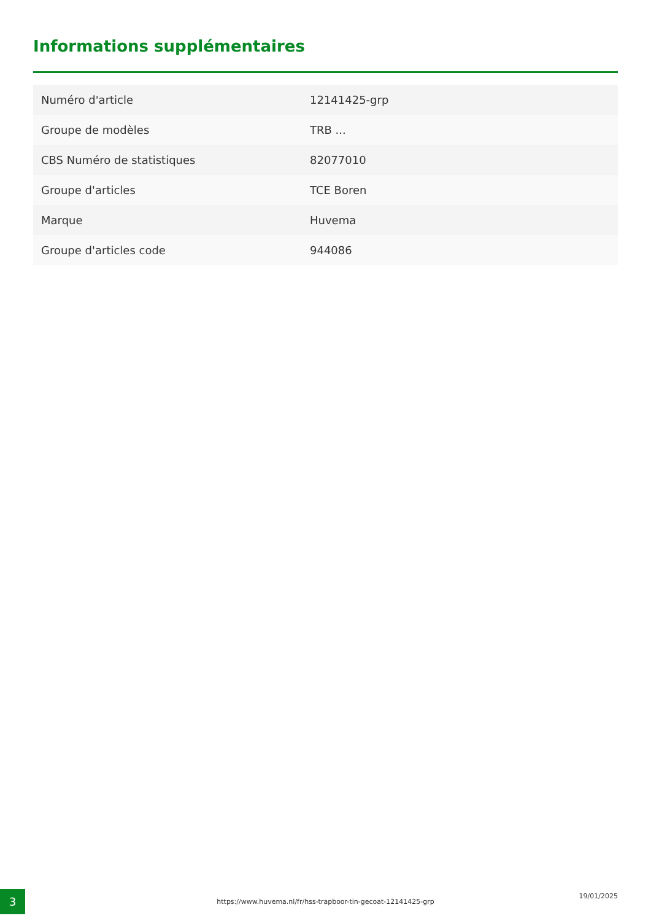Informations supplémentaires
| Numéro d'article | 12141425-grp |
| Groupe de modèles | TRB ... |
| CBS Numéro de statistiques | 82077010 |
| Groupe d'articles | TCE Boren |
| Marque | Huvema |
| Groupe d'articles code | 944086 |
3 https://www.huvema.nl/fr/hss-trapboor-tin-gecoat-12141425-grp
19/01/2025